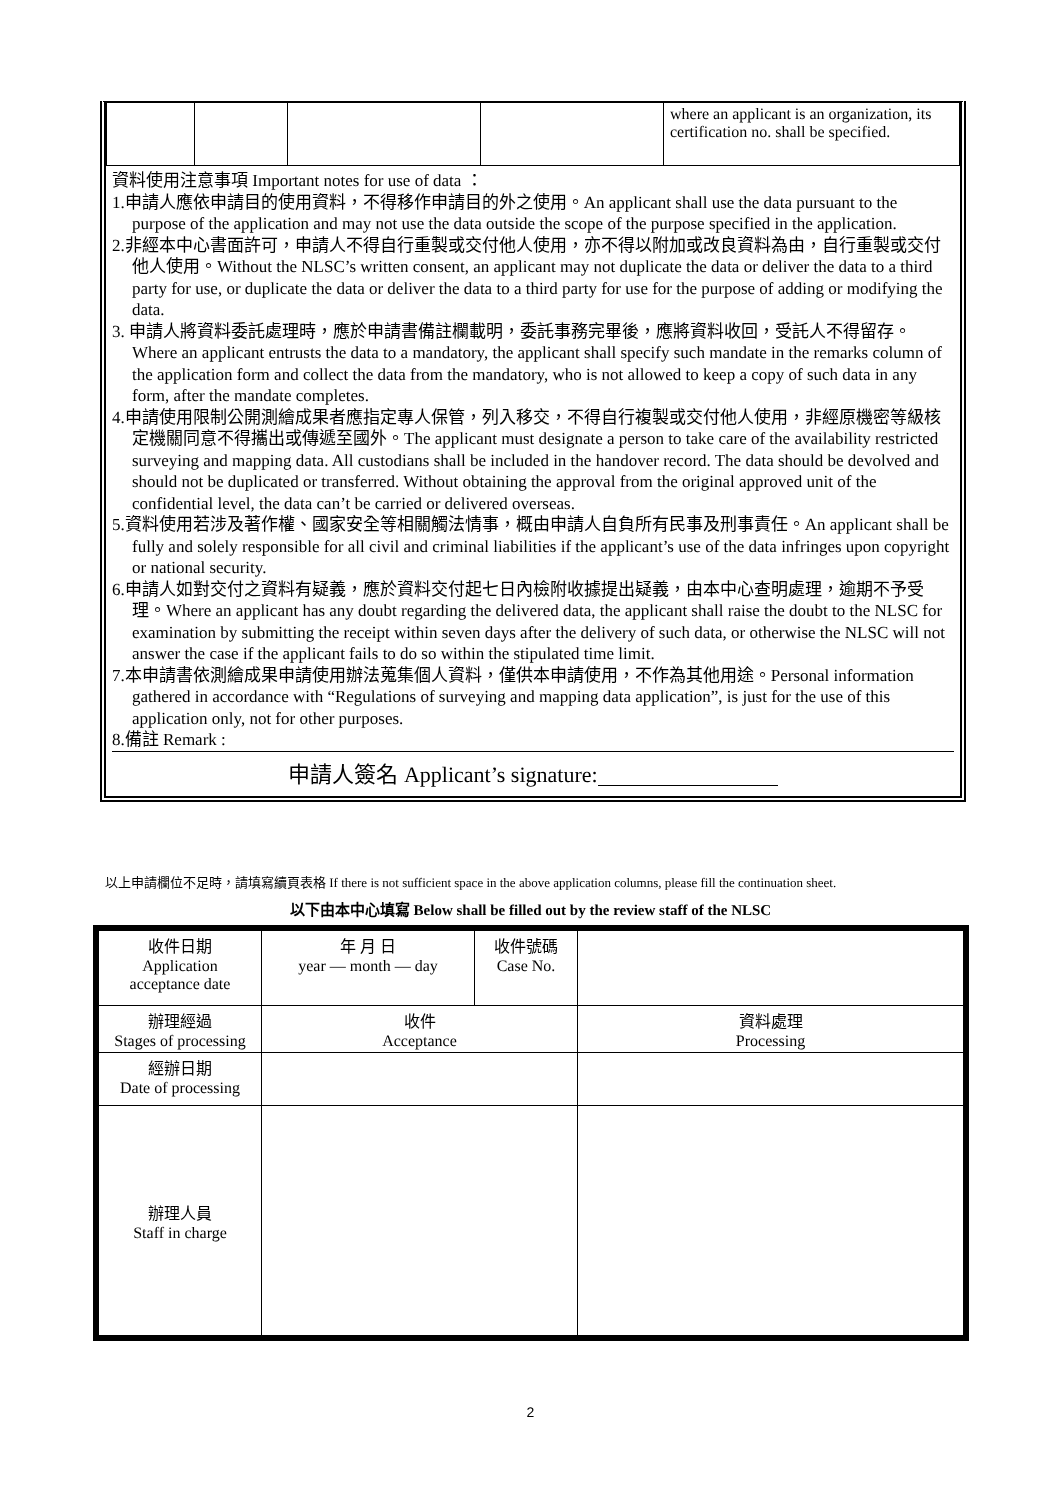| | | | | where an applicant is an organization, its certification no. shall be specified. |
資料使用注意事項 Important notes for use of data ：
1.申請人應依申請目的使用資料，不得移作申請目的外之使用。An applicant shall use the data pursuant to the purpose of the application and may not use the data outside the scope of the purpose specified in the application.
2.非經本中心書面許可，申請人不得自行重製或交付他人使用，亦不得以附加或改良資料為由，自行重製或交付他人使用。Without the NLSC’s written consent, an applicant may not duplicate the data or deliver the data to a third party for use, or duplicate the data or deliver the data to a third party for use for the purpose of adding or modifying the data.
3. 申請人將資料委託處理時，應於申請書備註欄載明，委託事務完畢後，應將資料收回，受託人不得留存。Where an applicant entrusts the data to a mandatory, the applicant shall specify such mandate in the remarks column of the application form and collect the data from the mandatory, who is not allowed to keep a copy of such data in any form, after the mandate completes.
4.申請使用限制公開測繪成果者應指定專人保管，列入移交，不得自行複製或交付他人使用，非經原機密等級核定機關同意不得攜出或傳遞至國外。The applicant must designate a person to take care of the availability restricted surveying and mapping data. All custodians shall be included in the handover record. The data should be devolved and should not be duplicated or transferred. Without obtaining the approval from the original approved unit of the confidential level, the data can’t be carried or delivered overseas.
5.資料使用若涉及著作權、國家安全等相關觸法情事，概由申請人自負所有民事及刑事責任。An applicant shall be fully and solely responsible for all civil and criminal liabilities if the applicant’s use of the data infringes upon copyright or national security.
6.申請人如對交付之資料有疑義，應於資料交付起七日內檢附收據提出疑義，由本中心查明處理，逾期不予受理。Where an applicant has any doubt regarding the delivered data, the applicant shall raise the doubt to the NLSC for examination by submitting the receipt within seven days after the delivery of such data, or otherwise the NLSC will not answer the case if the applicant fails to do so within the stipulated time limit.
7.本申請書依測繪成果申請使用辦法蒐集個人資料，僅供本申請使用，不作為其他用途。Personal information gathered in accordance with “Regulations of surveying and mapping data application”, is just for the use of this application only, not for other purposes.
8.備註 Remark :
申請人簽名 Applicant’s signature:
以上申請欄位不足時，請填寫續頁表格 If there is not sufficient space in the above application columns, please fill the continuation sheet.
以下由本中心填寫 Below shall be filled out by the review staff of the NLSC
| 收件日期 Application acceptance date | 年 月 日 year — month — day | 收件號碼 Case No. | |
| 辦理經過 Stages of processing | 收件 Acceptance | | 資料處理 Processing |
| 經辦日期 Date of processing | | | |
| 辦理人員 Staff in charge | | | |
2